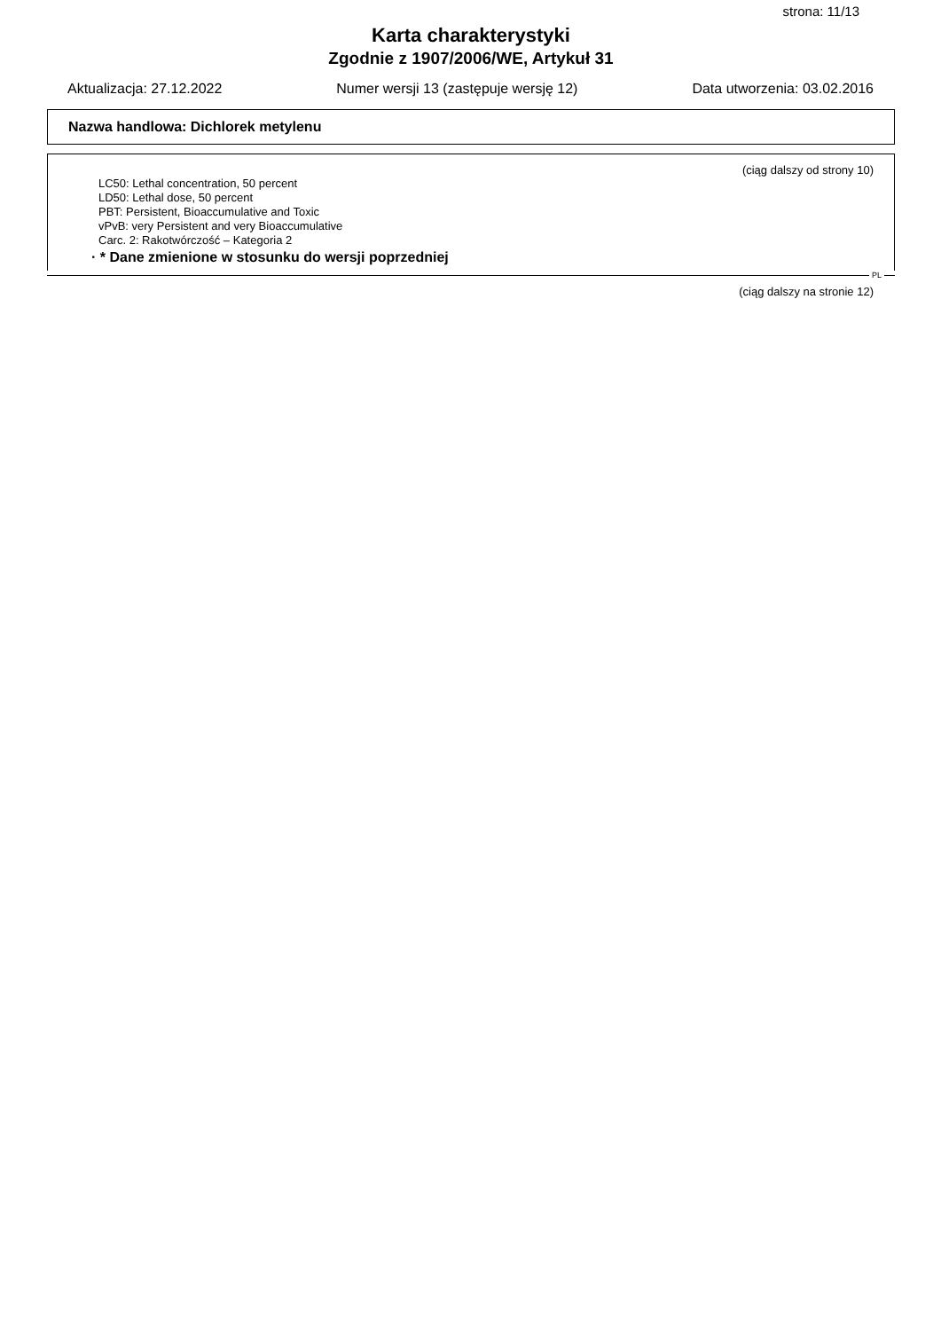strona: 11/13
Karta charakterystyki
Zgodnie z 1907/2006/WE, Artykuł 31
Aktualizacja: 27.12.2022 Numer wersji 13 (zastępuje wersję 12) Data utworzenia: 03.02.2016
Nazwa handlowa: Dichlorek metylenu
(ciąg dalszy od strony 10)
LC50: Lethal concentration, 50 percent
LD50: Lethal dose, 50 percent
PBT: Persistent, Bioaccumulative and Toxic
vPvB: very Persistent and very Bioaccumulative
Carc. 2: Rakotwórczość – Kategoria 2
· * Dane zmienione w stosunku do wersji poprzedniej
PL
(ciąg dalszy na stronie 12)